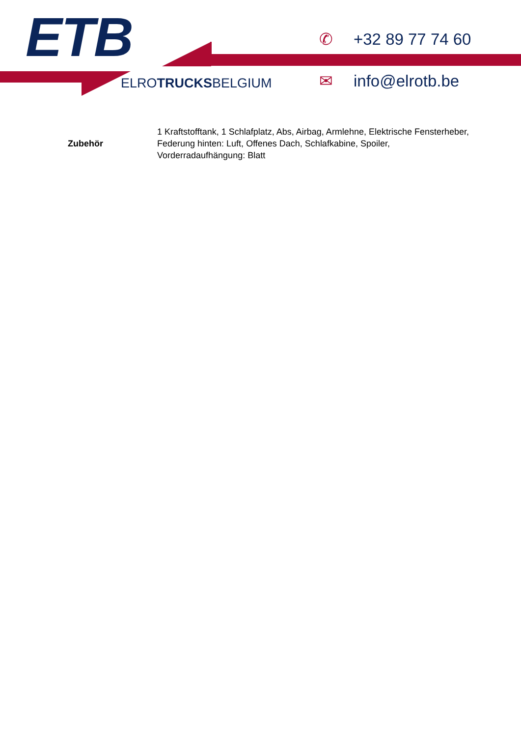ETB
ELROTRUCKSBELGIUM
✆ +32 89 77 74 60
✉ info@elrotb.be
| Zubehör | 1 Kraftstofftank, 1 Schlafplatz, Abs, Airbag, Armlehne, Elektrische Fensterheber, Federung hinten: Luft, Offenes Dach, Schlafkabine, Spoiler, Vorderradaufhängung: Blatt |